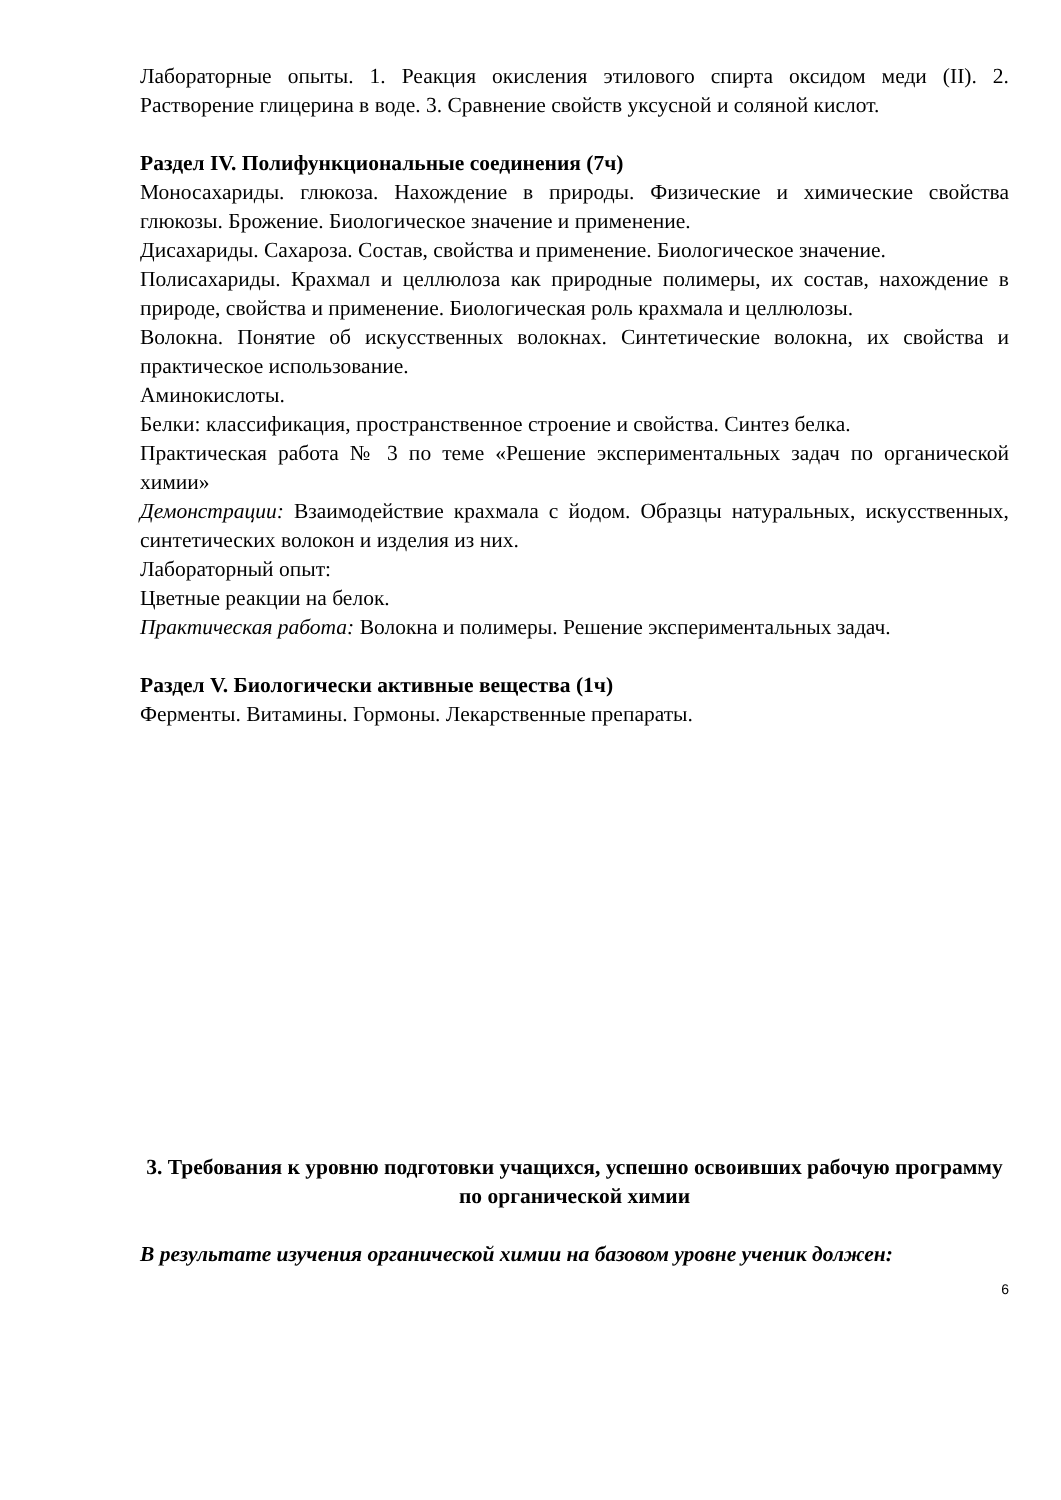Лабораторные опыты. 1. Реакция окисления этилового спирта оксидом меди (II). 2. Растворение глицерина в воде. 3. Сравнение свойств уксусной и соляной кислот.
Раздел IV. Полифункциональные соединения (7ч)
Моносахариды. глюкоза. Нахождение в природы. Физические и химические свойства глюкозы. Брожение. Биологическое значение и применение.
Дисахариды. Сахароза. Состав, свойства и применение. Биологическое значение.
Полисахариды. Крахмал и целлюлоза как природные полимеры, их состав, нахождение в природе, свойства и применение. Биологическая роль крахмала и целлюлозы.
Волокна. Понятие об искусственных волокнах. Синтетические волокна, их свойства и практическое использование.
Аминокислоты.
Белки: классификация, пространственное строение и свойства. Синтез белка.
Практическая работа № 3 по теме «Решение экспериментальных задач по органической химии»
Демонстрации: Взаимодействие крахмала с йодом. Образцы натуральных, искусственных, синтетических волокон и изделия из них.
Лабораторный опыт:
Цветные реакции на белок.
Практическая работа: Волокна и полимеры. Решение экспериментальных задач.
Раздел V. Биологически активные вещества (1ч)
Ферменты. Витамины. Гормоны. Лекарственные препараты.
3. Требования к уровню подготовки учащихся, успешно освоивших рабочую программу по органической химии
В результате изучения органической химии на базовом уровне ученик должен:
6